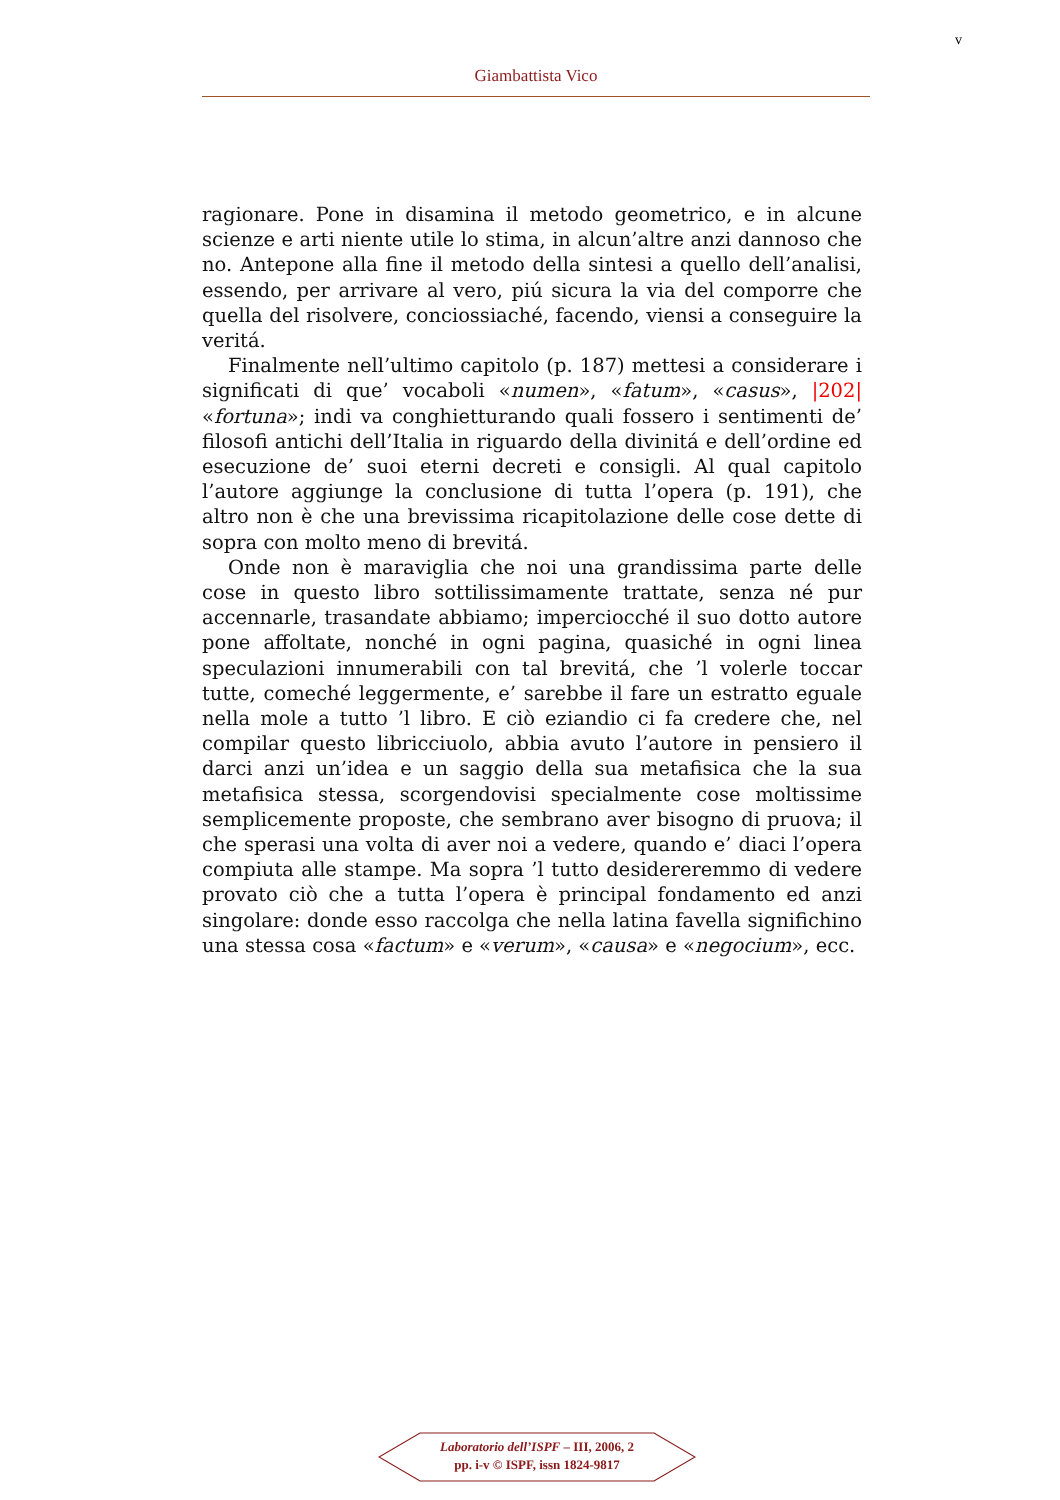v
Giambattista Vico
ragionare. Pone in disamina il metodo geometrico, e in alcune scienze e arti niente utile lo stima, in alcun’altre anzi dannoso che no. Antepone alla fine il metodo della sintesi a quello dell’analisi, essendo, per arrivare al vero, piú sicura la via del comporre che quella del risolvere, conciossiaché, facendo, viensi a conseguire la veritá.
Finalmente nell’ultimo capitolo (p. 187) mettesi a considerare i significati di que’ vocaboli «numen», «fatum», «casus», |202| «fortuna»; indi va conghietturando quali fossero i sentimenti de’ filosofi antichi dell’Italia in riguardo della divinitá e dell’ordine ed esecuzione de’ suoi eterni decreti e consigli. Al qual capitolo l’autore aggiunge la conclusione di tutta l’opera (p. 191), che altro non è che una brevissima ricapitolazione delle cose dette di sopra con molto meno di brevitá.
Onde non è maraviglia che noi una grandissima parte delle cose in questo libro sottilissimamente trattate, senza né pur accennarle, trasandate abbiamo; imperciocché il suo dotto autore pone affoltate, nonché in ogni pagina, quasiché in ogni linea speculazioni innumerabili con tal brevitá, che ’l volerle toccar tutte, comeché leggermente, e’ sarebbe il fare un estratto eguale nella mole a tutto ’l libro. E ciò eziandio ci fa credere che, nel compilar questo libricciuolo, abbia avuto l’autore in pensiero il darci anzi un’idea e un saggio della sua metafisica che la sua metafisica stessa, scorgendovisi specialmente cose moltissime semplicemente proposte, che sembrano aver bisogno di pruova; il che sperasi una volta di aver noi a vedere, quando e’ diaci l’opera compiuta alle stampe. Ma sopra ’l tutto desidereremmo di vedere provato ciò che a tutta l’opera è principal fondamento ed anzi singolare: donde esso raccolga che nella latina favella significhino una stessa cosa «factum» e «verum», «causa» e «negocium», ecc.
Laboratorio dell’ISPF – III, 2006, 2
pp. i-v © ISPF, issn 1824-9817